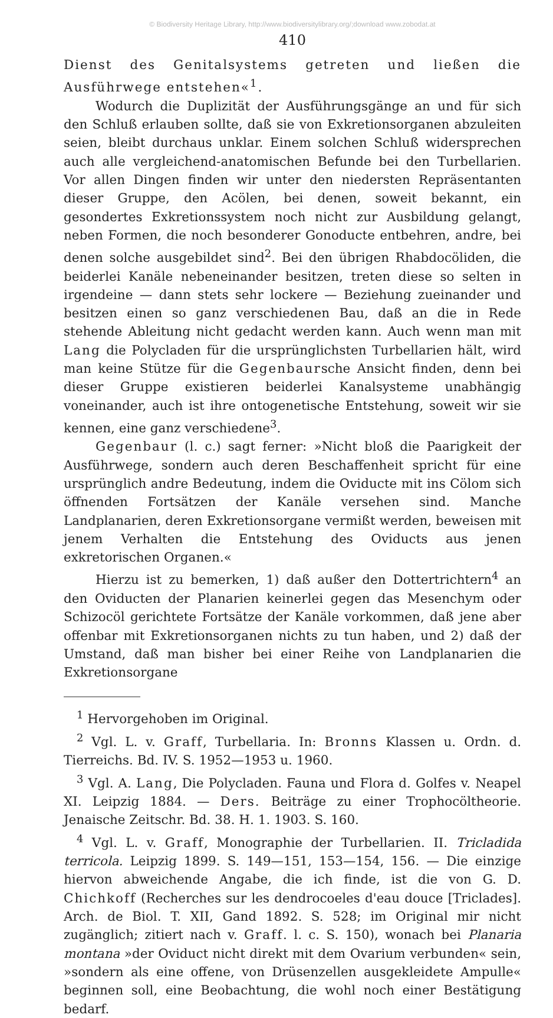© Biodiversity Heritage Library, http://www.biodiversitylibrary.org/;download www.zobodat.at
410
Dienst des Genitalsystems getreten und ließen die Ausführwege entstehen«<sup>1</sup>.
Wodurch die Duplizität der Ausführungsgänge an und für sich den Schluß erlauben sollte, daß sie von Exkretionsorganen abzuleiten seien, bleibt durchaus unklar. Einem solchen Schluß widersprechen auch alle vergleichend-anatomischen Befunde bei den Turbellarien. Vor allen Dingen finden wir unter den niedersten Repräsentanten dieser Gruppe, den Acölen, bei denen, soweit bekannt, ein gesondertes Exkretionssystem noch nicht zur Ausbildung gelangt, neben Formen, die noch besonderer Gonoducte entbehren, andre, bei denen solche ausgebildet sind<sup>2</sup>. Bei den übrigen Rhabdocöliden, die beiderlei Kanäle nebeneinander besitzen, treten diese so selten in irgendeine — dann stets sehr lockere — Beziehung zueinander und besitzen einen so ganz verschiedenen Bau, daß an die in Rede stehende Ableitung nicht gedacht werden kann. Auch wenn man mit Lang die Polycladen für die ursprünglichsten Turbellarien hält, wird man keine Stütze für die Gegenbaursche Ansicht finden, denn bei dieser Gruppe existieren beiderlei Kanalsysteme unabhängig voneinander, auch ist ihre ontogenetische Entstehung, soweit wir sie kennen, eine ganz verschiedene<sup>3</sup>.
Gegenbaur (l. c.) sagt ferner: »Nicht bloß die Paarigkeit der Ausführwege, sondern auch deren Beschaffenheit spricht für eine ursprünglich andre Bedeutung, indem die Oviducte mit ins Cölom sich öffnenden Fortsätzen der Kanäle versehen sind. Manche Landplanarien, deren Exkretionsorgane vermißt werden, beweisen mit jenem Verhalten die Entstehung des Oviducts aus jenen exkretorischen Organen.«
Hierzu ist zu bemerken, 1) daß außer den Dottertrichtern<sup>4</sup> an den Oviducten der Planarien keinerlei gegen das Mesenchym oder Schizocöl gerichtete Fortsätze der Kanäle vorkommen, daß jene aber offenbar mit Exkretionsorganen nichts zu tun haben, und 2) daß der Umstand, daß man bisher bei einer Reihe von Landplanarien die Exkretionsorgane
<sup>1</sup> Hervorgehoben im Original.
<sup>2</sup> Vgl. L. v. Graff, Turbellaria. In: Bronns Klassen u. Ordn. d. Tierreichs. Bd. IV. S. 1952—1953 u. 1960.
<sup>3</sup> Vgl. A. Lang, Die Polycladen. Fauna und Flora d. Golfes v. Neapel XI. Leipzig 1884. — Ders. Beiträge zu einer Trophocöltheorie. Jenaische Zeitschr. Bd. 38. H. 1. 1903. S. 160.
<sup>4</sup> Vgl. L. v. Graff, Monographie der Turbellarien. II. Tricladida terricola. Leipzig 1899. S. 149—151, 153—154, 156. — Die einzige hiervon abweichende Angabe, die ich finde, ist die von G. D. Chichkoff (Recherches sur les dendrocoeles d'eau douce [Triclades]. Arch. de Biol. T. XII, Gand 1892. S. 528; im Original mir nicht zugänglich; zitiert nach v. Graff. l. c. S. 150), wonach bei Planaria montana »der Oviduct nicht direkt mit dem Ovarium verbunden« sein, »sondern als eine offene, von Drüsenzellen ausgekleidete Ampulle« beginnen soll, eine Beobachtung, die wohl noch einer Bestätigung bedarf.